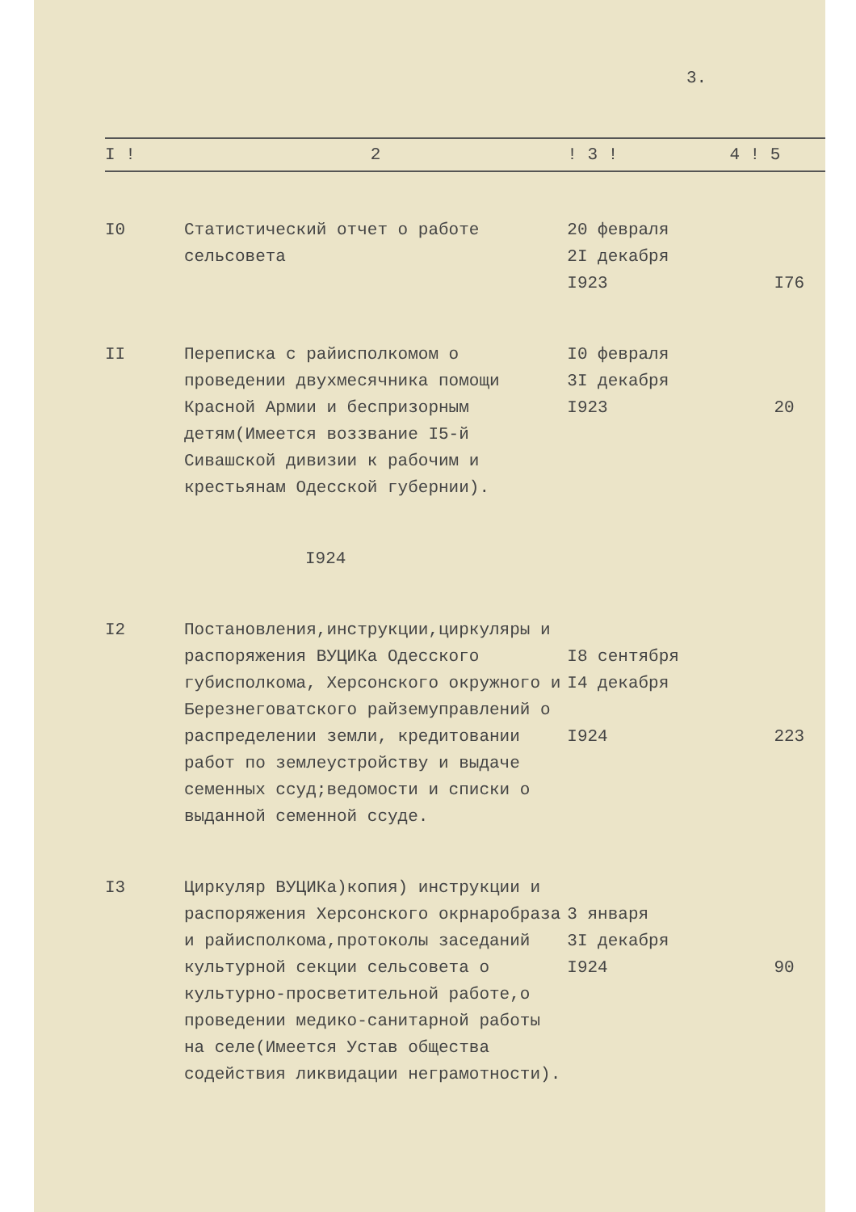3.
| I ! | 2 | ! 3 ! | 4 ! 5 |
| --- | --- | --- | --- |
| I0 | Статистический отчет о работе сельсовета | 20 февраля 2I декабря I923 | I76 |
| II | Переписка с райисполкомом о проведении двухмесячника помощи Красной Армии и беспризорным детям(Имеется воззвание I5-й Сивашской дивизии к рабочим и крестьянам Одесской губернии). | I0 февраля 3I декабря I923 | 20 |
| | I924 | | |
| I2 | Постановления,инструкции,циркуляры и распоряжения ВУЦИКа Одесского губисполкома, Херсонского окружного и Березнеговатского райземуправлений о распределении земли, кредитовании работ по землеустройству и выдаче семенных ссуд;ведомости и списки о выданной семенной ссуде. | I8 сентября I4 декабря I924 | 223 |
| I3 | Циркуляр ВУЦИКа)копия) инструкции и распоряжения Херсонского окрнаробраза и райисполкома,протоколы заседаний культурной секции сельсовета о культурно-просветительной работе,о проведении медико-санитарной работы на селе(Имеется Устав общества содействия ликвидации неграмотности). | 3 января 3I декабря I924 | 90 |